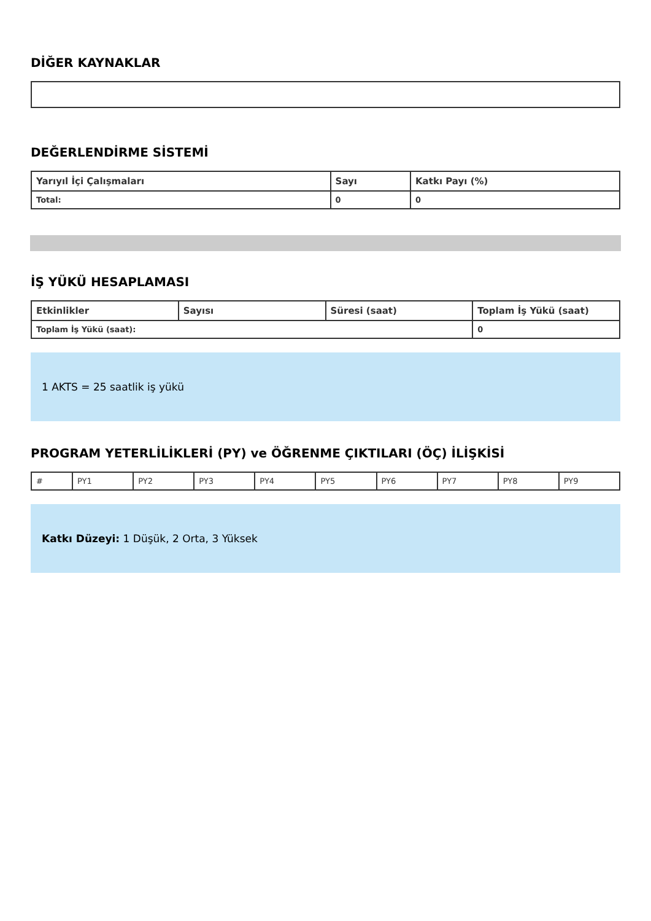DİĞER KAYNAKLAR
DEĞERLENDİRME SİSTEMİ
| Yarıyıl İçi Çalışmaları | Sayı | Katkı Payı (%) |
| --- | --- | --- |
| Total: | 0 | 0 |
İŞ YÜKÜ HESAPLAMASI
| Etkinlikler | Sayısı | Süresi (saat) | Toplam İş Yükü (saat) |
| --- | --- | --- | --- |
| Toplam İş Yükü (saat): | | | 0 |
1 AKTS = 25 saatlik iş yükü
PROGRAM YETERLİLİKLERİ (PY) ve ÖĞRENME ÇIKTILARI (ÖÇ) İLİŞKİSİ
| # | PY1 | PY2 | PY3 | PY4 | PY5 | PY6 | PY7 | PY8 | PY9 |
Katkı Düzeyi: 1 Düşük, 2 Orta, 3 Yüksek